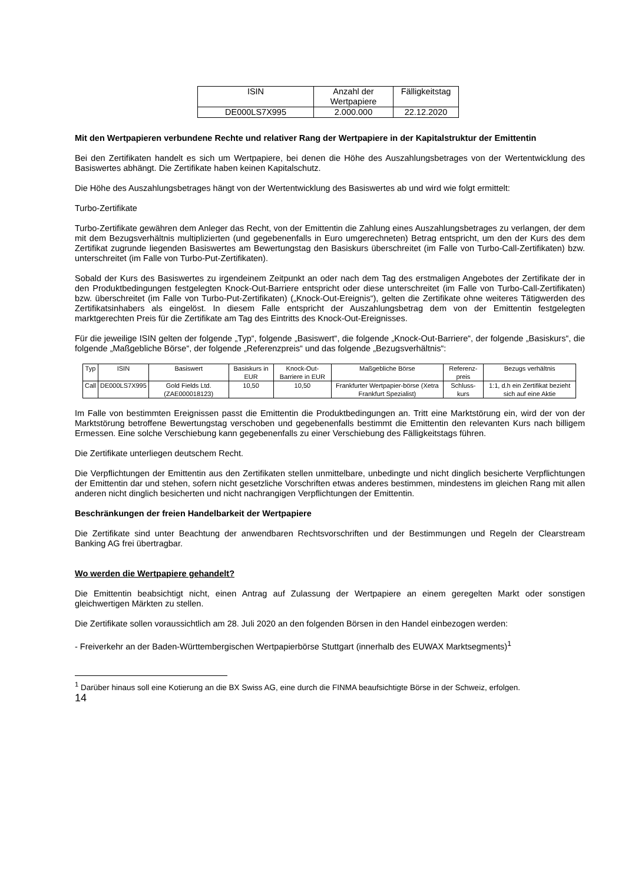| ISIN | Anzahl der Wertpapiere | Fälligkeitstag |
| --- | --- | --- |
| DE000LS7X995 | 2.000.000 | 22.12.2020 |
Mit den Wertpapieren verbundene Rechte und relativer Rang der Wertpapiere in der Kapitalstruktur der Emittentin
Bei den Zertifikaten handelt es sich um Wertpapiere, bei denen die Höhe des Auszahlungsbetrages von der Wertentwicklung des Basiswertes abhängt. Die Zertifikate haben keinen Kapitalschutz.
Die Höhe des Auszahlungsbetrages hängt von der Wertentwicklung des Basiswertes ab und wird wie folgt ermittelt:
Turbo-Zertifikate
Turbo-Zertifikate gewähren dem Anleger das Recht, von der Emittentin die Zahlung eines Auszahlungsbetrages zu verlangen, der dem mit dem Bezugsverhältnis multiplizierten (und gegebenenfalls in Euro umgerechneten) Betrag entspricht, um den der Kurs des dem Zertifikat zugrunde liegenden Basiswertes am Bewertungstag den Basiskurs überschreitet (im Falle von Turbo-Call-Zertifikaten) bzw. unterschreitet (im Falle von Turbo-Put-Zertifikaten).
Sobald der Kurs des Basiswertes zu irgendeinem Zeitpunkt an oder nach dem Tag des erstmaligen Angebotes der Zertifikate der in den Produktbedingungen festgelegten Knock-Out-Barriere entspricht oder diese unterschreitet (im Falle von Turbo-Call-Zertifikaten) bzw. überschreitet (im Falle von Turbo-Put-Zertifikaten) („Knock-Out-Ereignis“), gelten die Zertifikate ohne weiteres Tätigwerden des Zertifikatsinhabers als eingelöst. In diesem Falle entspricht der Auszahlungsbetrag dem von der Emittentin festgelegten marktgerechten Preis für die Zertifikate am Tag des Eintritts des Knock-Out-Ereignisses.
Für die jeweilige ISIN gelten der folgende „Typ“, folgende „Basiswert“, die folgende „Knock-Out-Barriere“, der folgende „Basiskurs“, die folgende „Maßgebliche Börse“, der folgende „Referenzpreis“ und das folgende „Bezugsverhältnis“:
| Typ | ISIN | Basiswert | Basiskurs in EUR | Knock-Out-Barriere in EUR | Maßgebliche Börse | Referenz-preis | Bezugs verhältnis |
| --- | --- | --- | --- | --- | --- | --- | --- |
| Call | DE000LS7X995 | Gold Fields Ltd. (ZAE000018123) | 10,50 | 10,50 | Frankfurter Wertpapier-börse (Xetra Frankfurt Spezialist) | Schluss-kurs | 1:1, d.h ein Zertifikat bezieht sich auf eine Aktie |
Im Falle von bestimmten Ereignissen passt die Emittentin die Produktbedingungen an. Tritt eine Marktstörung ein, wird der von der Marktstörung betroffene Bewertungstag verschoben und gegebenenfalls bestimmt die Emittentin den relevanten Kurs nach billigem Ermessen. Eine solche Verschiebung kann gegebenenfalls zu einer Verschiebung des Fälligkeitstags führen.
Die Zertifikate unterliegen deutschem Recht.
Die Verpflichtungen der Emittentin aus den Zertifikaten stellen unmittelbare, unbedingte und nicht dinglich besicherte Verpflichtungen der Emittentin dar und stehen, sofern nicht gesetzliche Vorschriften etwas anderes bestimmen, mindestens im gleichen Rang mit allen anderen nicht dinglich besicherten und nicht nachrangigen Verpflichtungen der Emittentin.
Beschränkungen der freien Handelbarkeit der Wertpapiere
Die Zertifikate sind unter Beachtung der anwendbaren Rechtsvorschriften und der Bestimmungen und Regeln der Clearstream Banking AG frei übertragbar.
Wo werden die Wertpapiere gehandelt?
Die Emittentin beabsichtigt nicht, einen Antrag auf Zulassung der Wertpapiere an einem geregelten Markt oder sonstigen gleichwertigen Märkten zu stellen.
Die Zertifikate sollen voraussichtlich am 28. Juli 2020 an den folgenden Börsen in den Handel einbezogen werden:
- Freiverkehr an der Baden-Württembergischen Wertpapierbörse Stuttgart (innerhalb des EUWAX Marktsegments)<sup>1</sup>
<sup>1</sup> Darüber hinaus soll eine Kotierung an die BX Swiss AG, eine durch die FINMA beaufsichtigte Börse in der Schweiz, erfolgen.
14